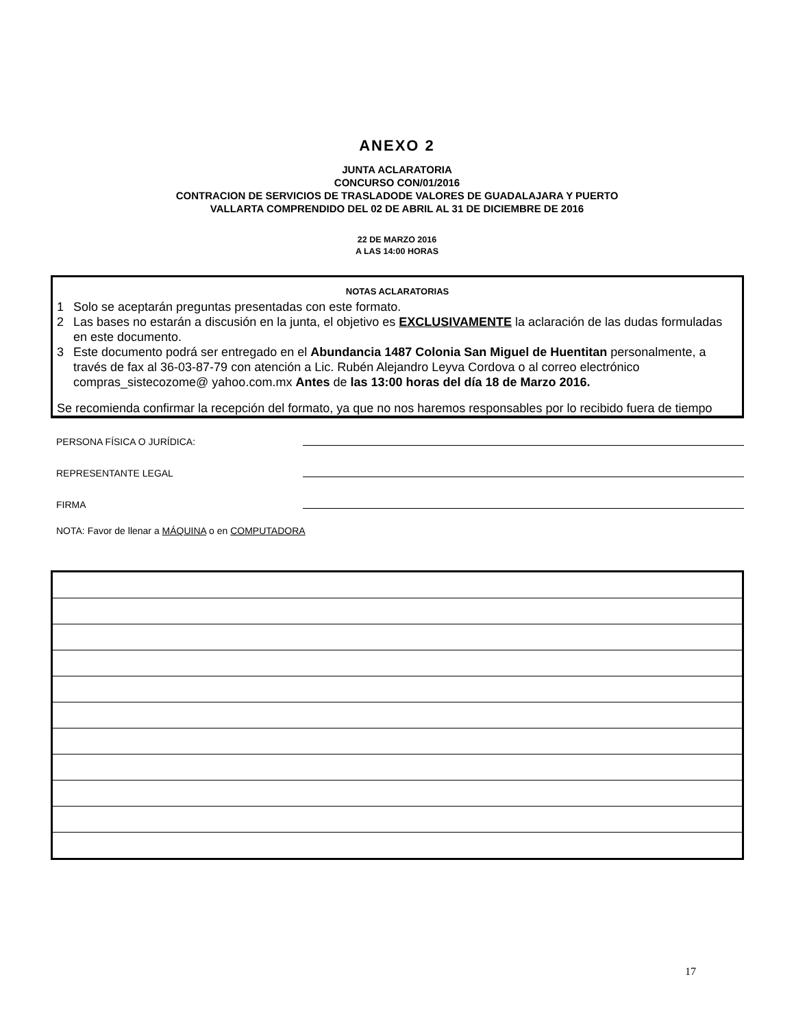ANEXO 2
JUNTA ACLARATORIA
CONCURSO CON/01/2016
CONTRACION DE SERVICIOS DE TRASLADODE VALORES DE GUADALAJARA Y PUERTO
VALLARTA COMPRENDIDO DEL 02 DE ABRIL AL 31 DE DICIEMBRE DE 2016
22 DE MARZO 2016
A LAS 14:00 HORAS
NOTAS ACLARATORIAS
1 Solo se aceptarán preguntas presentadas con este formato.
2 Las bases no estarán a discusión en la junta, el objetivo es EXCLUSIVAMENTE la aclaración de las dudas formuladas en este documento.
3 Este documento podrá ser entregado en el Abundancia 1487 Colonia San Miguel de Huentitan personalmente, a través de fax al 36-03-87-79 con atención a Lic. Rubén Alejandro Leyva Cordova o al correo electrónico compras_sistecozome@ yahoo.com.mx Antes de las 13:00 horas del día 18 de Marzo 2016.
Se recomienda confirmar la recepción del formato, ya que no nos haremos responsables por lo recibido fuera de tiempo
PERSONA FÍSICA O JURÍDICA:
REPRESENTANTE LEGAL
FIRMA
NOTA: Favor de llenar a MÁQUINA o en COMPUTADORA
17